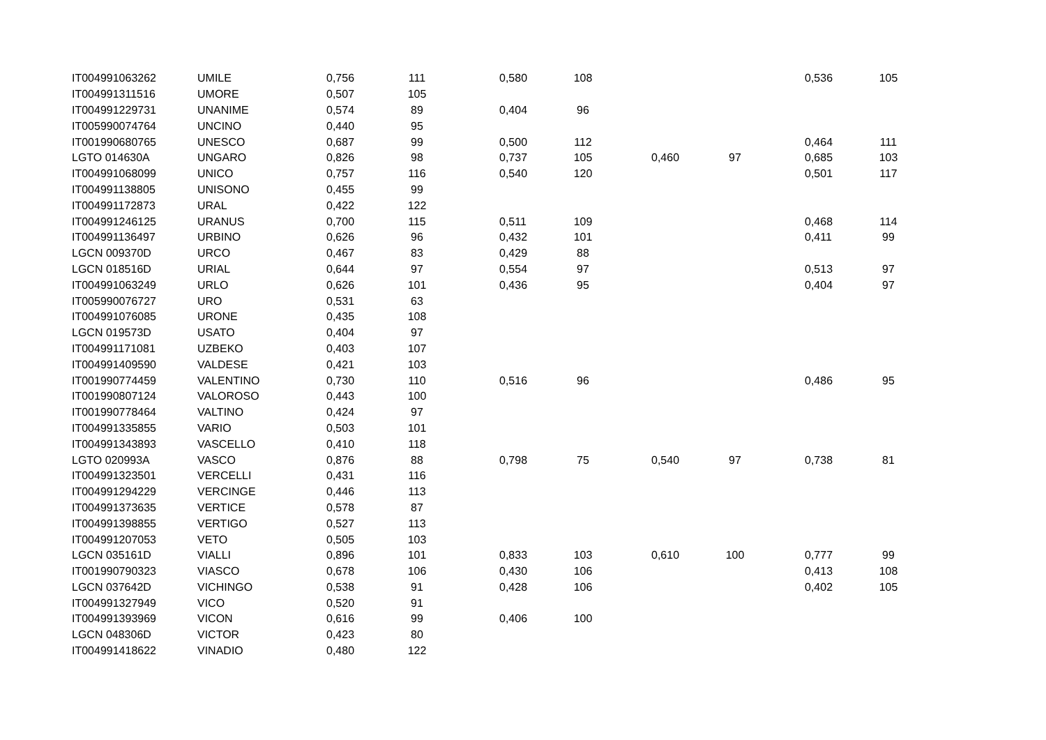| IT004991063262 | UMILE | 0,756 | 111 | 0,580 | 108 | | | 0,536 | 105 |
| IT004991311516 | UMORE | 0,507 | 105 | | | | | | |
| IT004991229731 | UNANIME | 0,574 | 89 | 0,404 | 96 | | | | |
| IT005990074764 | UNCINO | 0,440 | 95 | | | | | | |
| IT001990680765 | UNESCO | 0,687 | 99 | 0,500 | 112 | | | 0,464 | 111 |
| LGTO 014630A | UNGARO | 0,826 | 98 | 0,737 | 105 | 0,460 | 97 | 0,685 | 103 |
| IT004991068099 | UNICO | 0,757 | 116 | 0,540 | 120 | | | 0,501 | 117 |
| IT004991138805 | UNISONO | 0,455 | 99 | | | | | | |
| IT004991172873 | URAL | 0,422 | 122 | | | | | | |
| IT004991246125 | URANUS | 0,700 | 115 | 0,511 | 109 | | | 0,468 | 114 |
| IT004991136497 | URBINO | 0,626 | 96 | 0,432 | 101 | | | 0,411 | 99 |
| LGCN 009370D | URCO | 0,467 | 83 | 0,429 | 88 | | | | |
| LGCN 018516D | URIAL | 0,644 | 97 | 0,554 | 97 | | | 0,513 | 97 |
| IT004991063249 | URLO | 0,626 | 101 | 0,436 | 95 | | | 0,404 | 97 |
| IT005990076727 | URO | 0,531 | 63 | | | | | | |
| IT004991076085 | URONE | 0,435 | 108 | | | | | | |
| LGCN 019573D | USATO | 0,404 | 97 | | | | | | |
| IT004991171081 | UZBEKO | 0,403 | 107 | | | | | | |
| IT004991409590 | VALDESE | 0,421 | 103 | | | | | | |
| IT001990774459 | VALENTINO | 0,730 | 110 | 0,516 | 96 | | | 0,486 | 95 |
| IT001990807124 | VALOROSO | 0,443 | 100 | | | | | | |
| IT001990778464 | VALTINO | 0,424 | 97 | | | | | | |
| IT004991335855 | VARIO | 0,503 | 101 | | | | | | |
| IT004991343893 | VASCELLO | 0,410 | 118 | | | | | | |
| LGTO 020993A | VASCO | 0,876 | 88 | 0,798 | 75 | 0,540 | 97 | 0,738 | 81 |
| IT004991323501 | VERCELLI | 0,431 | 116 | | | | | | |
| IT004991294229 | VERCINGE | 0,446 | 113 | | | | | | |
| IT004991373635 | VERTICE | 0,578 | 87 | | | | | | |
| IT004991398855 | VERTIGO | 0,527 | 113 | | | | | | |
| IT004991207053 | VETO | 0,505 | 103 | | | | | | |
| LGCN 035161D | VIALLI | 0,896 | 101 | 0,833 | 103 | 0,610 | 100 | 0,777 | 99 |
| IT001990790323 | VIASCO | 0,678 | 106 | 0,430 | 106 | | | 0,413 | 108 |
| LGCN 037642D | VICHINGO | 0,538 | 91 | 0,428 | 106 | | | 0,402 | 105 |
| IT004991327949 | VICO | 0,520 | 91 | | | | | | |
| IT004991393969 | VICON | 0,616 | 99 | 0,406 | 100 | | | | |
| LGCN 048306D | VICTOR | 0,423 | 80 | | | | | | |
| IT004991418622 | VINADIO | 0,480 | 122 | | | | | | |